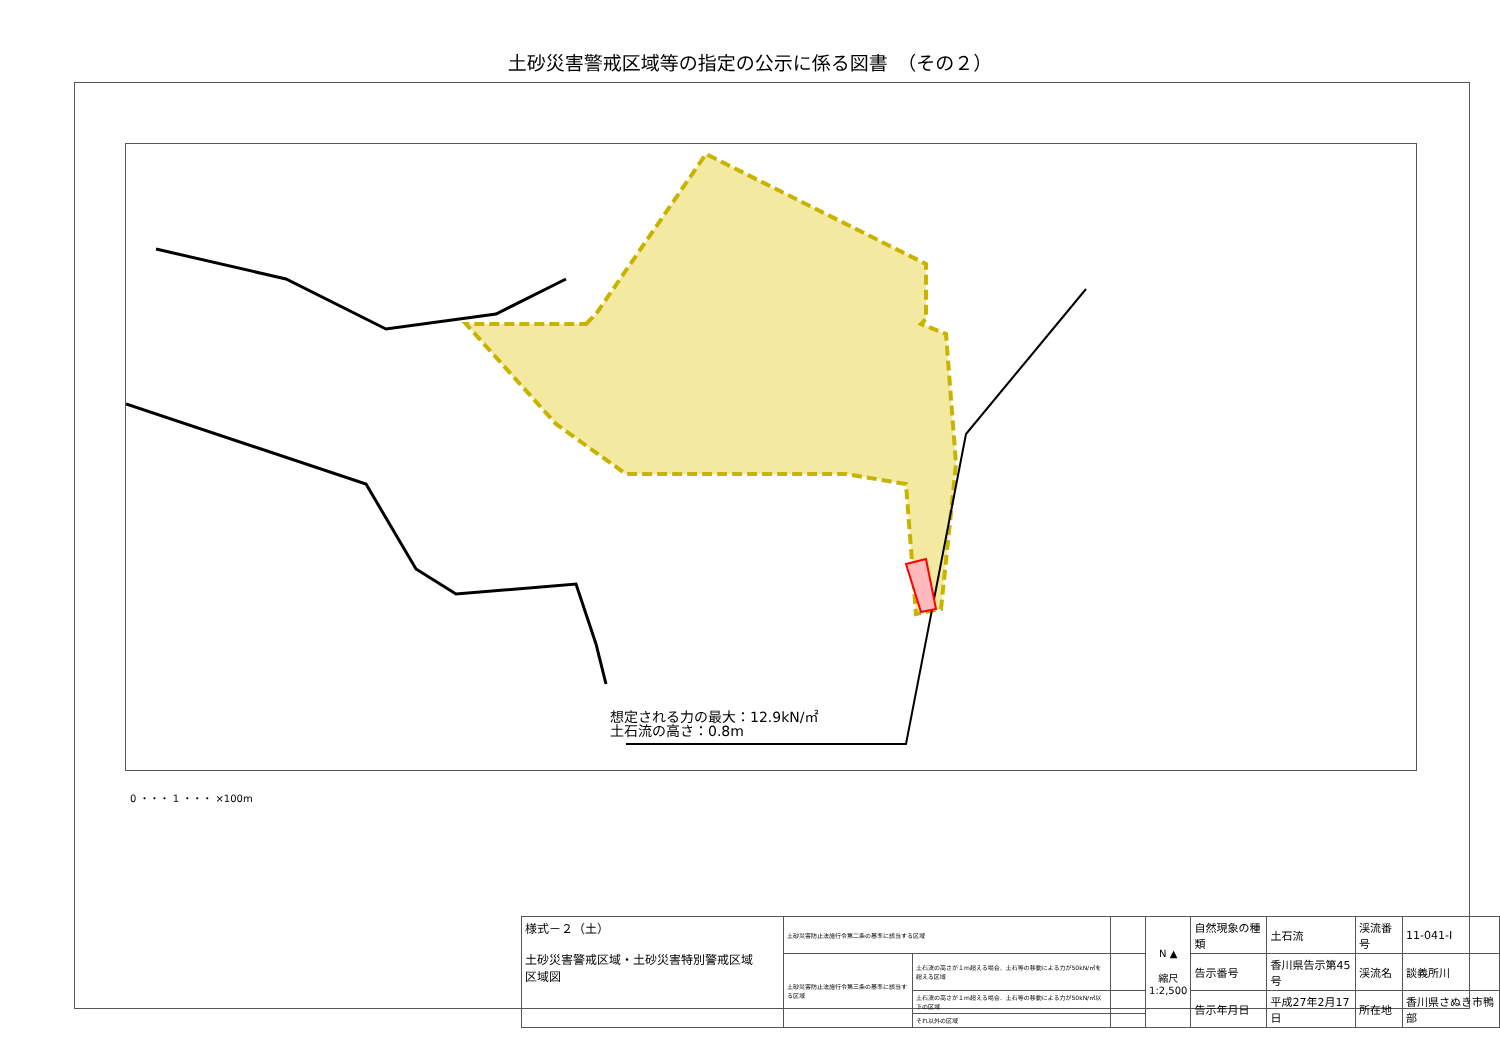土砂災害警戒区域等の指定の公示に係る図書　（その２）
想定される力の最大：12.9kN/㎡
土石流の高さ：0.8m
0 ・・・ 1 ・・・ ×100m
| 様式－２（土） 土砂災害警戒区域・土砂災害特別警戒区域 区域図 | 土砂災害防止法施行令第二条の基準に該当する区域 | | | N ▲ 縮尺 1:2,500 | 自然現象の種類 | 土石流 | 渓流番号 | 11-041-Ⅰ |
| | 土砂災害防止法施行令第三条の基準に該当する区域 | 土石流の高さが１m超える場合、土石等の移動による力が50kN/㎡を超える区域 | | | 告示番号 | 香川県告示第45号 | 渓流名 | 談義所川 |
| | | 土石流の高さが１m超える場合、土石等の移動による力が50kN/㎡以下の区域 | | | 告示年月日 | 平成27年2月17日 | 所在地 | 香川県さぬき市鴨部 |
| | | それ以外の区域 | | | | | | |